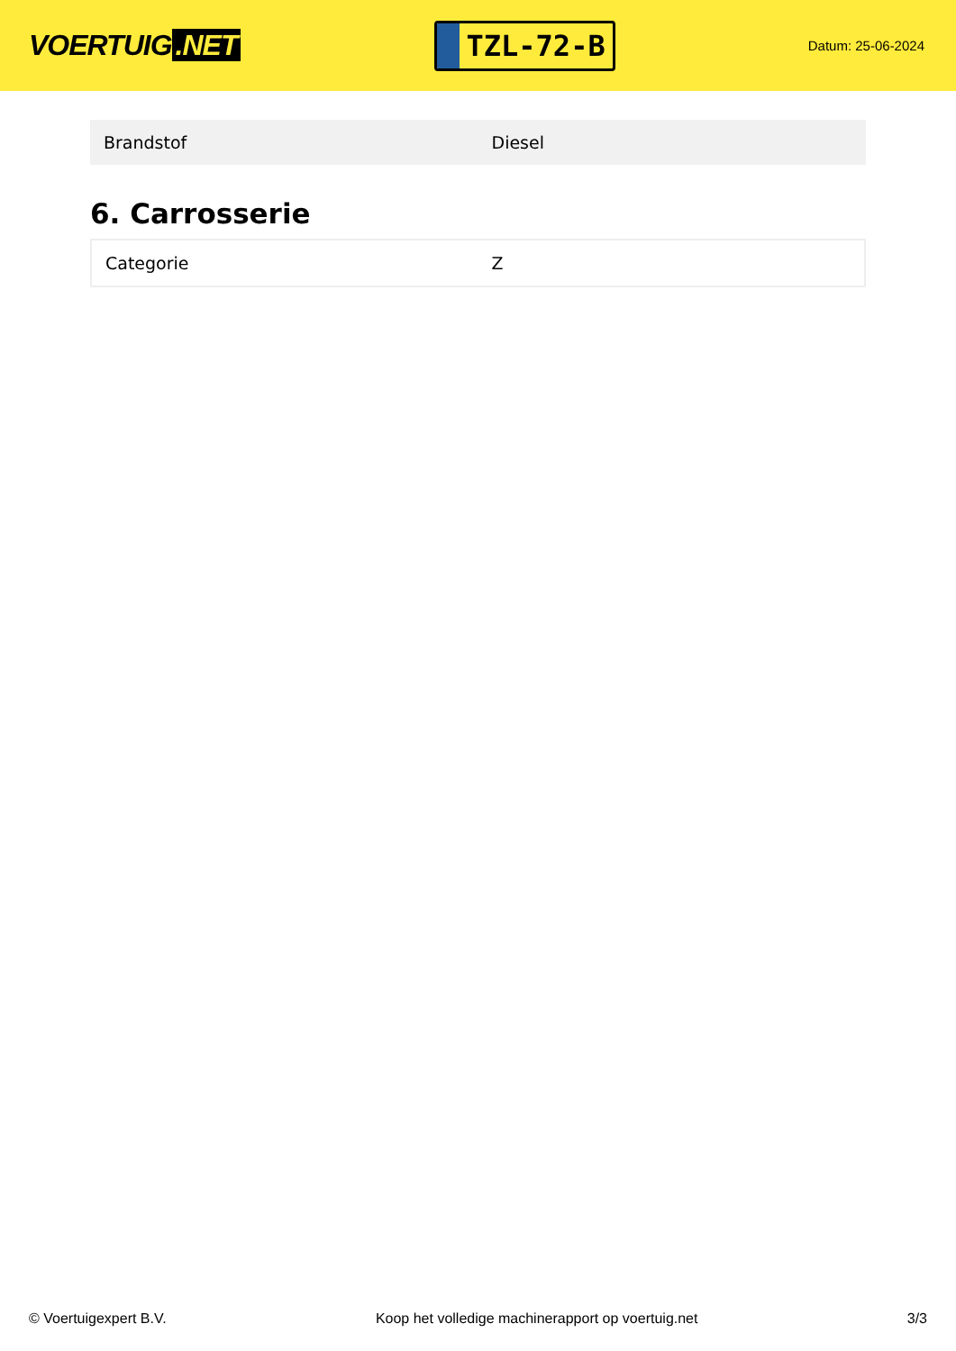VOERTUIG.NET
TZL-72-B
Datum: 25-06-2024
| Brandstof | Diesel |
6. Carrosserie
| Categorie | Z |
© Voertuigexpert B.V. Koop het volledige machinerapport op voertuig.net 3/3